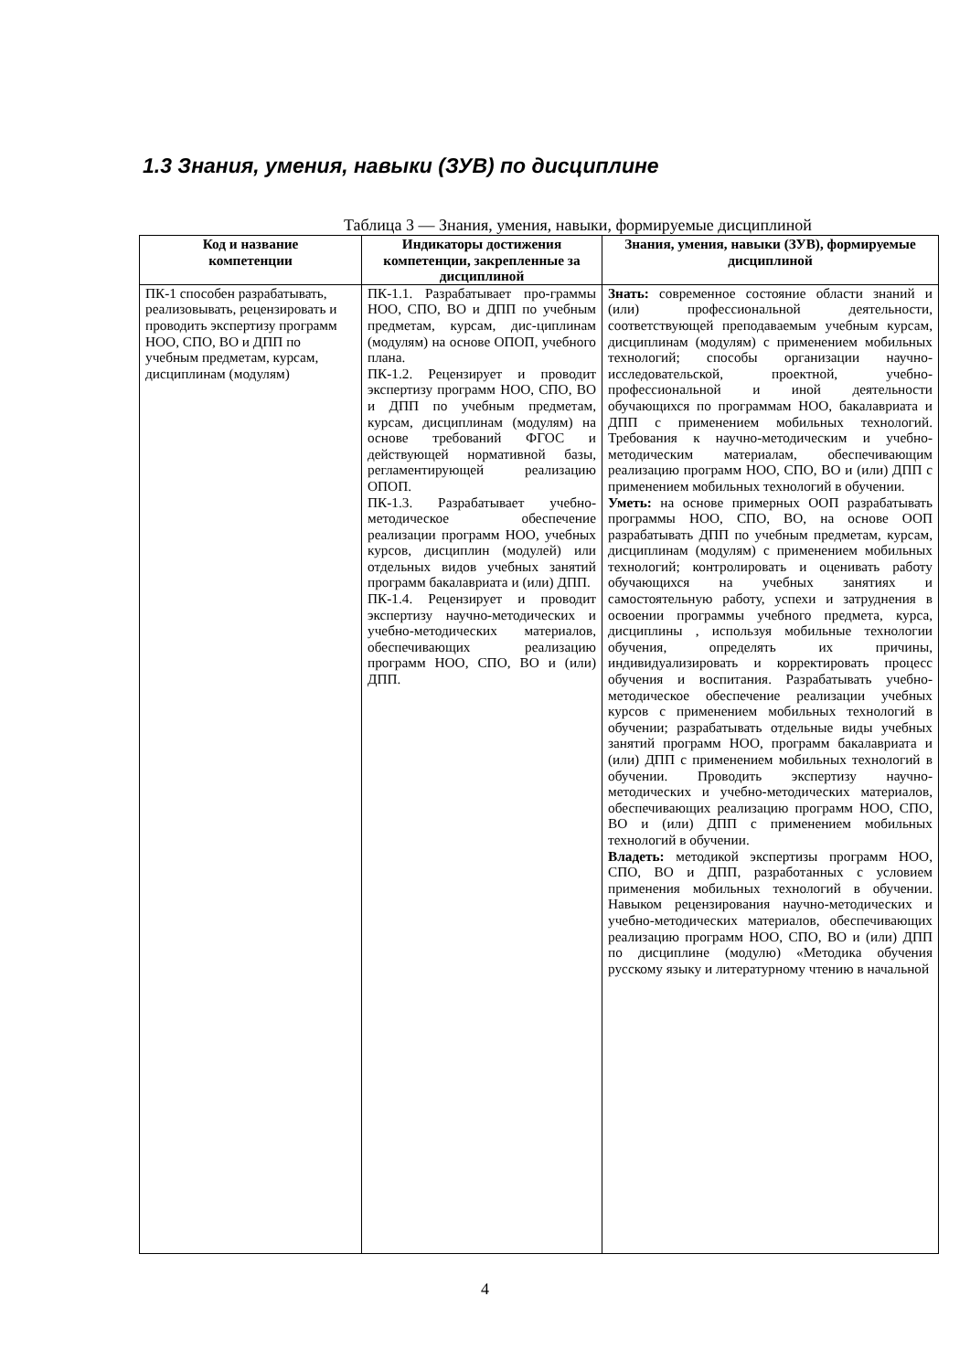1.3 Знания, умения, навыки (ЗУВ) по дисциплине
Таблица 3 — Знания, умения, навыки, формируемые дисциплиной
| Код и название компетенции | Индикаторы достижения компетенции, закрепленные за дисциплиной | Знания, умения, навыки (ЗУВ), формируемые дисциплиной |
| --- | --- | --- |
| ПК-1 способен разрабатывать, реализовывать, рецензировать и проводить экспертизу программ НОО, СПО, ВО и ДПП по учебным предметам, курсам, дисциплинам (модулям) | ПК-1.1. Разрабатывает про-граммы НОО, СПО, ВО и ДПП по учебным предметам, курсам, дис-циплинам (модулям) на основе ОПОП, учебного плана. ПК-1.2. Рецензирует и проводит экспертизу программ НОО, СПО, ВО и ДПП по учебным предметам, курсам, дисциплинам (модулям) на основе требований ФГОС и действующей нормативной базы, регламентирующей реализацию ОПОП. ПК-1.3. Разрабатывает учебно-методическое обеспечение реализации программ НОО, учебных курсов, дисциплин (модулей) или отдельных видов учебных занятий программ бакалавриата и (или) ДПП. ПК-1.4. Рецензирует и проводит экспертизу научно-методических и учебно-методических материалов, обеспечивающих реализацию программ НОО, СПО, ВО и (или) ДПП. | Знать: современное состояние области знаний и (или) профессиональной деятельности, соответствующей преподаваемым учебным курсам, дисциплинам (модулям) с применением мобильных технологий; способы организации научно-исследовательской, проектной, учебно-профессиональной и иной деятельности обучающихся по программам НОО, бакалавриата и ДПП с применением мобильных технологий. Требования к научно-методическим и учебно-методическим материалам, обеспечивающим реализацию программ НОО, СПО, ВО и (или) ДПП с применением мобильных технологий в обучении. Уметь: на основе примерных ООП разрабатывать программы НОО, СПО, ВО, на основе ООП разрабатывать ДПП по учебным предметам, курсам, дисциплинам (модулям) с применением мобильных технологий; контролировать и оценивать работу обучающихся на учебных занятиях и самостоятельную работу, успехи и затруднения в освоении программы учебного предмета, курса, дисциплины , используя мобильные технологии обучения, определять их причины, индивидуализировать и корректировать процесс обучения и воспитания. Разрабатывать учебно-методическое обеспечение реализации учебных курсов с применением мобильных технологий в обучении; разрабатывать отдельные виды учебных занятий программ НОО, программ бакалавриата и (или) ДПП с применением мобильных технологий в обучении. Проводить экспертизу научно-методических и учебно-методических материалов, обеспечивающих реализацию программ НОО, СПО, ВО и (или) ДПП с применением мобильных технологий в обучении. Владеть: методикой экспертизы программ НОО, СПО, ВО и ДПП, разработанных с условием применения мобильных технологий в обучении. Навыком рецензирования научно-методических и учебно-методических материалов, обеспечивающих реализацию программ НОО, СПО, ВО и (или) ДПП по дисциплине (модулю) «Методика обучения русскому языку и литературному чтению в начальной |
4